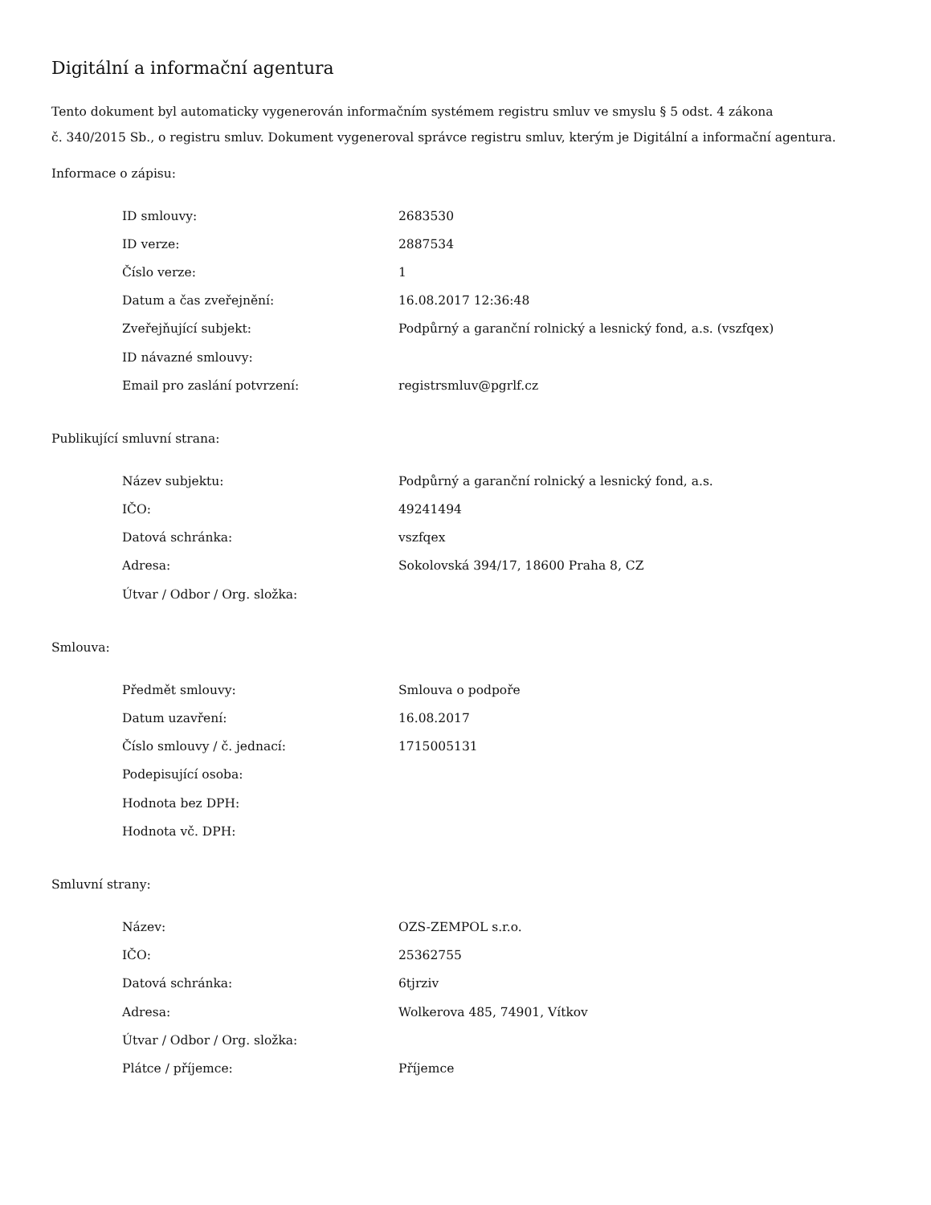Digitální a informační agentura
Tento dokument byl automaticky vygenerován informačním systémem registru smluv ve smyslu § 5 odst. 4 zákona
č. 340/2015 Sb., o registru smluv. Dokument vygeneroval správce registru smluv, kterým je Digitální a informační agentura.
Informace o zápisu:
| ID smlouvy: | 2683530 |
| ID verze: | 2887534 |
| Číslo verze: | 1 |
| Datum a čas zveřejnění: | 16.08.2017 12:36:48 |
| Zveřejňující subjekt: | Podpůrný a garanční rolnický a lesnický fond, a.s. (vszfqex) |
| ID návazné smlouvy: | |
| Email pro zaslání potvrzení: | registrsmluv@pgrlf.cz |
Publikující smluvní strana:
| Název subjektu: | Podpůrný a garanční rolnický a lesnický fond, a.s. |
| IČO: | 49241494 |
| Datová schránka: | vszfqex |
| Adresa: | Sokolovská 394/17, 18600 Praha 8, CZ |
| Útvar / Odbor / Org. složka: | |
Smlouva:
| Předmět smlouvy: | Smlouva o podpoře |
| Datum uzavření: | 16.08.2017 |
| Číslo smlouvy / č. jednací: | 1715005131 |
| Podepisující osoba: | |
| Hodnota bez DPH: | |
| Hodnota vč. DPH: | |
Smluvní strany:
| Název: | OZS-ZEMPOL s.r.o. |
| IČO: | 25362755 |
| Datová schránka: | 6tjrziv |
| Adresa: | Wolkerova 485, 74901, Vítkov |
| Útvar / Odbor / Org. složka: | |
| Plátce / příjemce: | Příjemce |